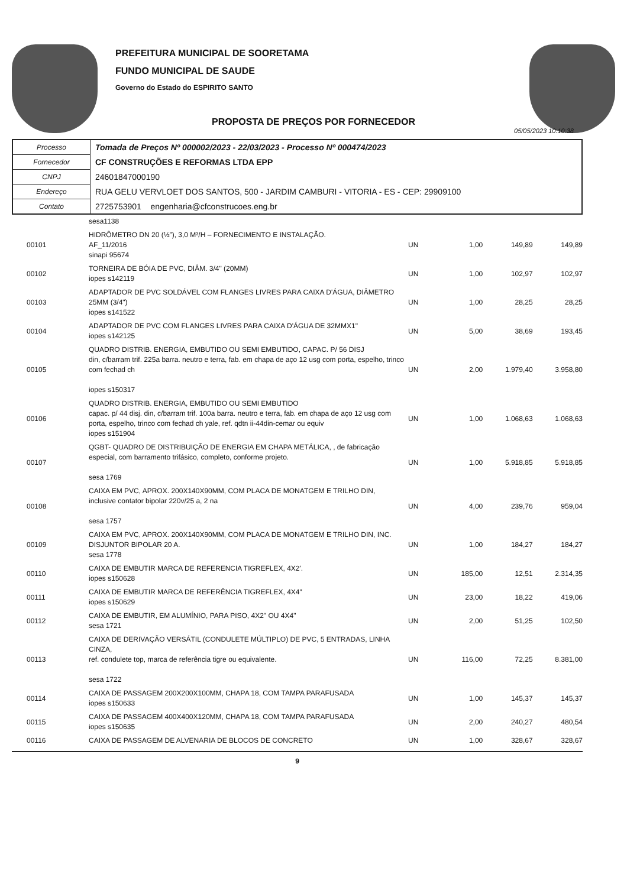PREFEITURA MUNICIPAL DE SOORETAMA
FUNDO MUNICIPAL DE SAUDE
Governo do Estado do ESPIRITO SANTO
PROPOSTA DE PREÇOS POR FORNECEDOR
05/05/2023 10:10:38
| Processo | Tomada de Preços Nº 000002/2023 - 22/03/2023 - Processo Nº 000474/2023 |
| Fornecedor | CF CONSTRUÇÕES E REFORMAS LTDA EPP |
| CNPJ | 24601847000190 |
| Endereço | RUA GELU VERVLOET DOS SANTOS, 500 - JARDIM CAMBURI - VITORIA - ES - CEP: 29909100 |
| Contato | 2725753901 engenharia@cfconstrucoes.eng.br |
| | sesa1138 | | | | |
| 00101 | HIDRÔMETRO DN 20 (½”), 3,0 M³/H – FORNECIMENTO E INSTALAÇÃO. AF_11/2016 sinapi 95674 | UN | 1,00 | 149,89 | 149,89 |
| 00102 | TORNEIRA DE BÓIA DE PVC, DIÂM. 3/4" (20MM) iopes s142119 | UN | 1,00 | 102,97 | 102,97 |
| 00103 | ADAPTADOR DE PVC SOLDÁVEL COM FLANGES LIVRES PARA CAIXA D'ÁGUA, DIÂMETRO 25MM (3/4") iopes s141522 | UN | 1,00 | 28,25 | 28,25 |
| 00104 | ADAPTADOR DE PVC COM FLANGES LIVRES PARA CAIXA D'ÁGUA DE 32MMX1" iopes s142125 | UN | 5,00 | 38,69 | 193,45 |
| 00105 | QUADRO DISTRIB. ENERGIA, EMBUTIDO OU SEMI EMBUTIDO, CAPAC. P/ 56 DISJ din, c/barram trif. 225a barra. neutro e terra, fab. em chapa de aço 12 usg com porta, espelho, trinco com fechad ch iopes s150317 | UN | 2,00 | 1.979,40 | 3.958,80 |
| 00106 | QUADRO DISTRIB. ENERGIA, EMBUTIDO OU SEMI EMBUTIDO capac. p/ 44 disj. din, c/barram trif. 100a barra. neutro e terra, fab. em chapa de aço 12 usg com porta, espelho, trinco com fechad ch yale, ref. qdtn ii-44din-cemar ou equiv iopes s151904 | UN | 1,00 | 1.068,63 | 1.068,63 |
| 00107 | QGBT- QUADRO DE DISTRIBUIÇÃO DE ENERGIA EM CHAPA METÁLICA, , de fabricação especial, com barramento trifásico, completo, conforme projeto. sesa 1769 | UN | 1,00 | 5.918,85 | 5.918,85 |
| 00108 | CAIXA EM PVC, APROX. 200X140X90MM, COM PLACA DE MONATGEM E TRILHO DIN, inclusive contator bipolar 220v/25 a, 2 na sesa 1757 | UN | 4,00 | 239,76 | 959,04 |
| 00109 | CAIXA EM PVC, APROX. 200X140X90MM, COM PLACA DE MONATGEM E TRILHO DIN, INC. DISJUNTOR BIPOLAR 20 A. sesa 1778 | UN | 1,00 | 184,27 | 184,27 |
| 00110 | CAIXA DE EMBUTIR MARCA DE REFERENCIA TIGREFLEX, 4X2'. iopes s150628 | UN | 185,00 | 12,51 | 2.314,35 |
| 00111 | CAIXA DE EMBUTIR MARCA DE REFERÊNCIA TIGREFLEX, 4X4" iopes s150629 | UN | 23,00 | 18,22 | 419,06 |
| 00112 | CAIXA DE EMBUTIR, EM ALUMÍNIO, PARA PISO, 4X2" OU 4X4" sesa 1721 | UN | 2,00 | 51,25 | 102,50 |
| 00113 | CAIXA DE DERIVAÇÃO VERSÁTIL (CONDULETE MÚLTIPLO) DE PVC, 5 ENTRADAS, LINHA CINZA, ref. condulete top, marca de referência tigre ou equivalente. sesa 1722 | UN | 116,00 | 72,25 | 8.381,00 |
| 00114 | CAIXA DE PASSAGEM 200X200X100MM, CHAPA 18, COM TAMPA PARAFUSADA iopes s150633 | UN | 1,00 | 145,37 | 145,37 |
| 00115 | CAIXA DE PASSAGEM 400X400X120MM, CHAPA 18, COM TAMPA PARAFUSADA iopes s150635 | UN | 2,00 | 240,27 | 480,54 |
| 00116 | CAIXA DE PASSAGEM DE ALVENARIA DE BLOCOS DE CONCRETO | UN | 1,00 | 328,67 | 328,67 |
9